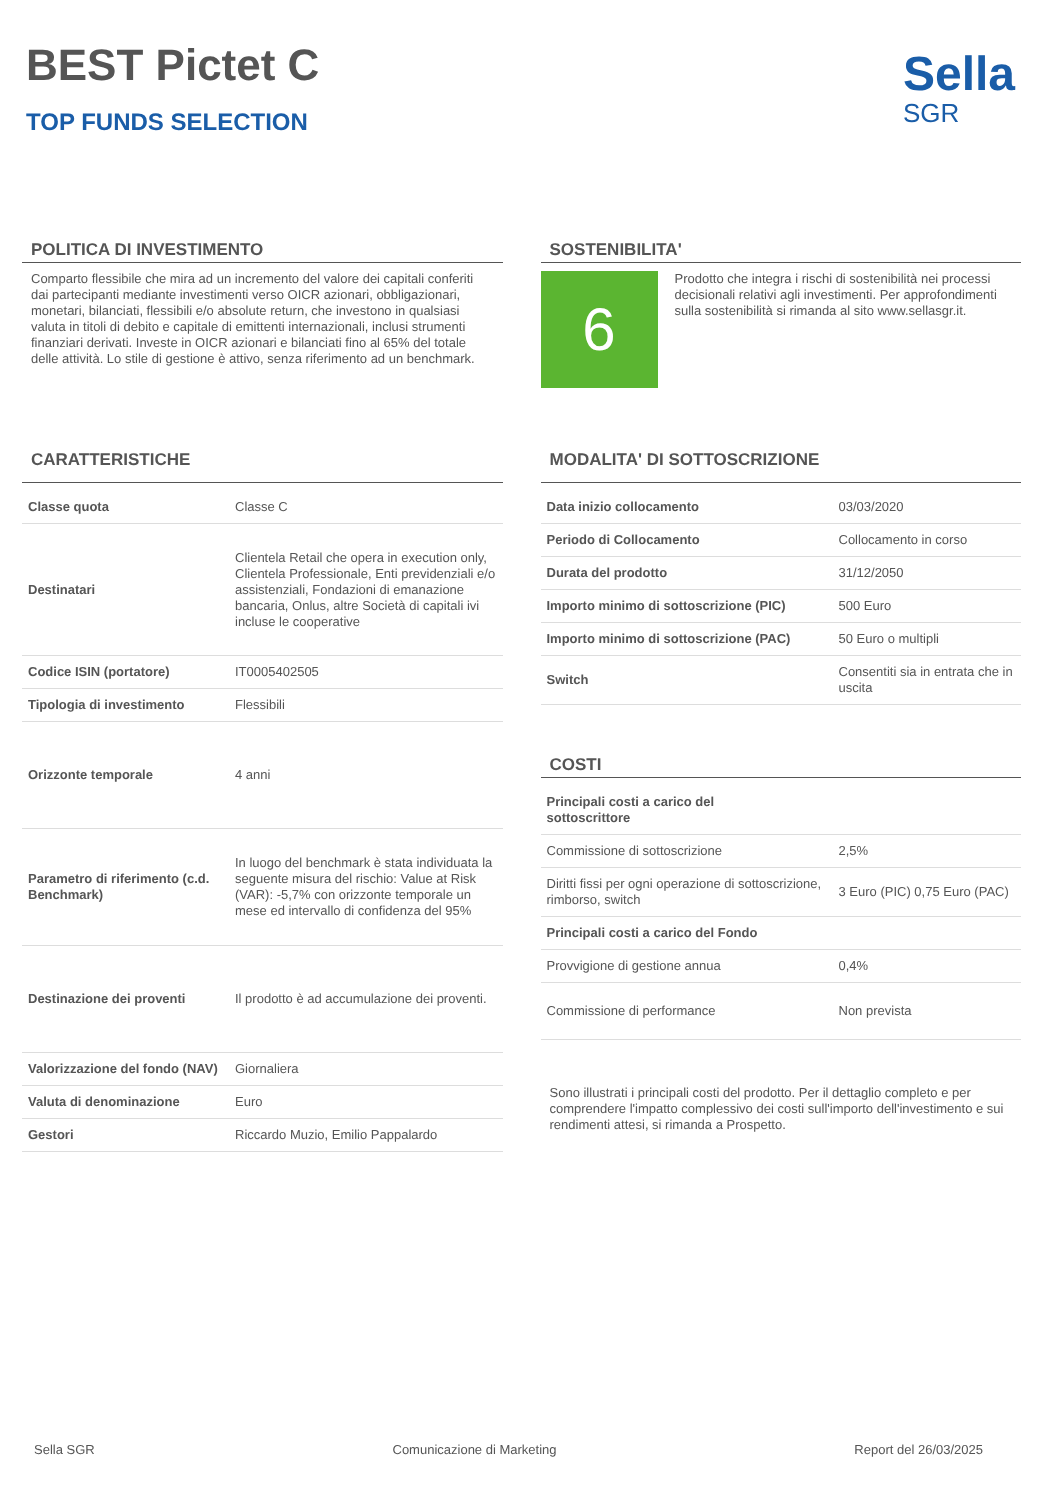BEST Pictet C
TOP FUNDS SELECTION
Sella
SGR
POLITICA DI INVESTIMENTO
Comparto flessibile che mira ad un incremento del valore dei capitali conferiti dai partecipanti mediante investimenti verso OICR azionari, obbligazionari, monetari, bilanciati, flessibili e/o absolute return, che investono in qualsiasi valuta in titoli di debito e capitale di emittenti internazionali, inclusi strumenti finanziari derivati. Investe in OICR azionari e bilanciati fino al 65% del totale delle attività. Lo stile di gestione è attivo, senza riferimento ad un benchmark.
SOSTENIBILITA'
6
Prodotto che integra i rischi di sostenibilità nei processi decisionali relativi agli investimenti. Per approfondimenti sulla sostenibilità si rimanda al sito www.sellasgr.it.
CARATTERISTICHE
| Classe quota | Classe C |
| Destinatari | Clientela Retail che opera in execution only, Clientela Professionale, Enti previdenziali e/o assistenziali, Fondazioni di emanazione bancaria, Onlus, altre Società di capitali ivi incluse le cooperative |
| Codice ISIN (portatore) | IT0005402505 |
| Tipologia di investimento | Flessibili |
| Orizzonte temporale | 4 anni |
| Parametro di riferimento (c.d. Benchmark) | In luogo del benchmark è stata individuata la seguente misura del rischio: Value at Risk (VAR): -5,7% con orizzonte temporale un mese ed intervallo di confidenza del 95% |
| Destinazione dei proventi | Il prodotto è ad accumulazione dei proventi. |
| Valorizzazione del fondo (NAV) | Giornaliera |
| Valuta di denominazione | Euro |
| Gestori | Riccardo Muzio, Emilio Pappalardo |
MODALITA' DI SOTTOSCRIZIONE
| Data inizio collocamento | 03/03/2020 |
| Periodo di Collocamento | Collocamento in corso |
| Durata del prodotto | 31/12/2050 |
| Importo minimo di sottoscrizione (PIC) | 500 Euro |
| Importo minimo di sottoscrizione (PAC) | 50 Euro o multipli |
| Switch | Consentiti sia in entrata che in uscita |
COSTI
| Principali costi a carico del sottoscrittore | |
| Commissione di sottoscrizione | 2,5% |
| Diritti fissi per ogni operazione di sottoscrizione, rimborso, switch | 3 Euro (PIC) 0,75 Euro (PAC) |
| Principali costi a carico del Fondo | |
| Provvigione di gestione annua | 0,4% |
| Commissione di performance | Non prevista |
Sono illustrati i principali costi del prodotto. Per il dettaglio completo e per comprendere l'impatto complessivo dei costi sull'importo dell'investimento e sui rendimenti attesi, si rimanda a Prospetto.
Sella SGR Comunicazione di Marketing Report del 26/03/2025